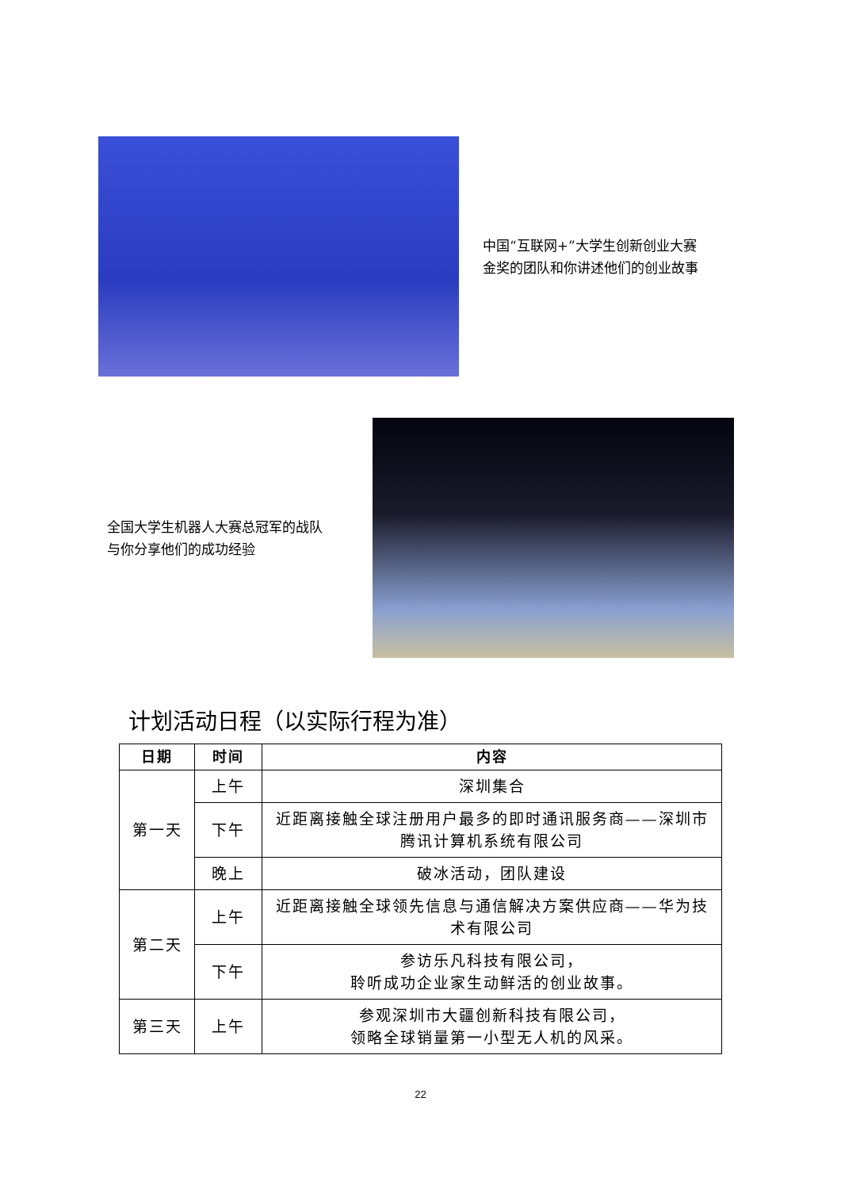中国“互联网+”大学生创新创业大赛
金奖的团队和你讲述他们的创业故事
全国大学生机器人大赛总冠军的战队
与你分享他们的成功经验
计划活动日程（以实际行程为准）
| 日期 | 时间 | 内容 |
| --- | --- | --- |
| 第一天 | 上午 | 深圳集合 |
| | 下午 | 近距离接触全球注册用户最多的即时通讯服务商——深圳市腾讯计算机系统有限公司 |
| | 晚上 | 破冰活动，团队建设 |
| 第二天 | 上午 | 近距离接触全球领先信息与通信解决方案供应商——华为技术有限公司 |
| | 下午 | 参访乐凡科技有限公司， 聆听成功企业家生动鲜活的创业故事。 |
| 第三天 | 上午 | 参观深圳市大疆创新科技有限公司， 领略全球销量第一小型无人机的风采。 |
22